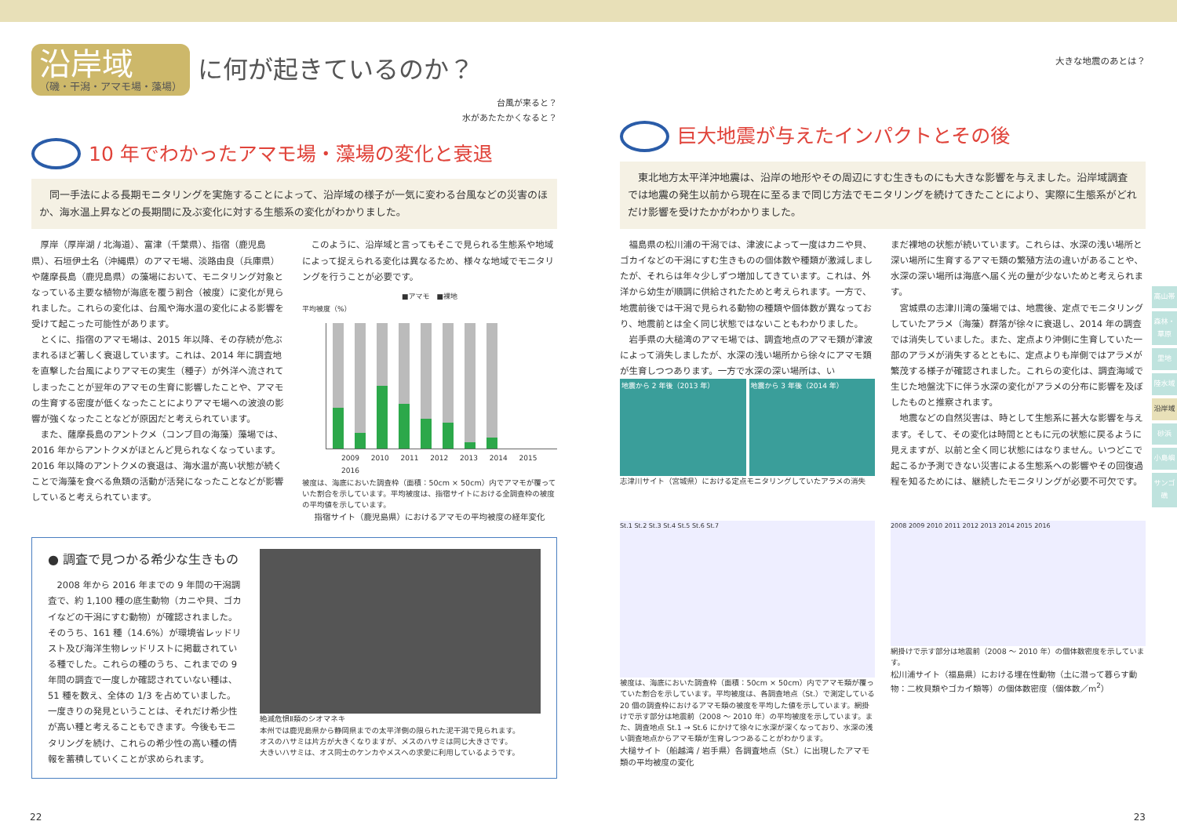沿岸域
（磯・干潟・アマモ場・藻場）
に何が起きているのか？
台風が来ると？
水があたたかくなると？
10 年でわかったアマモ場・藻場の変化と衰退
　同一手法による長期モニタリングを実施することによって、沿岸域の様子が一気に変わる台風などの災害のほか、海水温上昇などの長期間に及ぶ変化に対する生態系の変化がわかりました。
厚岸（厚岸湖 / 北海道）、富津（千葉県）、指宿（鹿児島県）、石垣伊土名（沖縄県）のアマモ場、淡路由良（兵庫県）や薩摩長島（鹿児島県）の藻場において、モニタリング対象となっている主要な植物が海底を覆う割合（被度）に変化が見られました。これらの変化は、台風や海水温の変化による影響を受けて起こった可能性があります。
とくに、指宿のアマモ場は、2015 年以降、その存続が危ぶまれるほど著しく衰退しています。これは、2014 年に調査地を直撃した台風によりアマモの実生（種子）が外洋へ流されてしまったことが翌年のアマモの生育に影響したことや、アマモの生育する密度が低くなったことによりアマモ場への波浪の影響が強くなったことなどが原因だと考えられています。
また、薩摩長島のアントクメ（コンブ目の海藻）藻場では、2016 年からアントクメがほとんど見られなくなっています。2016 年以降のアントクメの衰退は、海水温が高い状態が続くことで海藻を食べる魚類の活動が活発になったことなどが影響していると考えられています。
このように、沿岸域と言ってもそこで見られる生態系や地域によって捉えられる変化は異なるため、様々な地域でモニタリングを行うことが必要です。
■アマモ　■裸地
平均被度（%）
2009 2010 2011 2012 2013 2014 2015 2016
被度は、海底においた調査枠（面積：50cm × 50cm）内でアマモが覆っていた割合を示しています。平均被度は、指宿サイトにおける全調査枠の被度の平均値を示しています。
指宿サイト（鹿児島県）におけるアマモの平均被度の経年変化
● 調査で見つかる希少な生きもの
2008 年から 2016 年までの 9 年間の干潟調査で、約 1,100 種の底生動物（カニや貝、ゴカイなどの干潟にすむ動物）が確認されました。そのうち、161 種（14.6%）が環境省レッドリスト及び海洋生物レッドリストに掲載されている種でした。これらの種のうち、これまでの 9 年間の調査で一度しか確認されていない種は、51 種を数え、全体の 1/3 を占めていました。一度きりの発見ということは、それだけ希少性が高い種と考えることもできます。今後もモニタリングを続け、これらの希少性の高い種の情報を蓄積していくことが求められます。
絶滅危惧Ⅱ類のシオマネキ
本州では鹿児島県から静岡県までの太平洋側の限られた泥干潟で見られます。
オスのハサミは片方が大きくなりますが、メスのハサミは同じ大きさです。
大きいハサミは、オス同士のケンカやメスへの求愛に利用しているようです。
大きな地震のあとは？
巨大地震が与えたインパクトとその後
　東北地方太平洋沖地震は、沿岸の地形やその周辺にすむ生きものにも大きな影響を与えました。沿岸域調査では地震の発生以前から現在に至るまで同じ方法でモニタリングを続けてきたことにより、実際に生態系がどれだけ影響を受けたかがわかりました。
福島県の松川浦の干潟では、津波によって一度はカニや貝、ゴカイなどの干潟にすむ生きものの個体数や種類が激減しましたが、それらは年々少しずつ増加してきています。これは、外洋から幼生が順調に供給されたためと考えられます。一方で、地震前後では干潟で見られる動物の種類や個体数が異なっており、地震前とは全く同じ状態ではないこともわかりました。
岩手県の大槌湾のアマモ場では、調査地点のアマモ類が津波によって消失しましたが、水深の浅い場所から徐々にアマモ類が生育しつつあります。一方で水深の深い場所は、い
地震から 2 年後（2013 年） 地震から 3 年後（2014 年）
志津川サイト（宮城県）における定点モニタリングしていたアラメの消失
まだ裸地の状態が続いています。これらは、水深の浅い場所と深い場所に生育するアマモ類の繁殖方法の違いがあることや、水深の深い場所は海底へ届く光の量が少ないためと考えられます。
宮城県の志津川湾の藻場では、地震後、定点でモニタリングしていたアラメ（海藻）群落が徐々に衰退し、2014 年の調査では消失していました。また、定点より沖側に生育していた一部のアラメが消失するとともに、定点よりも岸側ではアラメが繁茂する様子が確認されました。これらの変化は、調査海域で生じた地盤沈下に伴う水深の変化がアラメの分布に影響を及ぼしたものと推察されます。
地震などの自然災害は、時として生態系に甚大な影響を与えます。そして、その変化は時間とともに元の状態に戻るように見えますが、以前と全く同じ状態にはなりません。いつどこで起こるか予測できない災害による生態系への影響やその回復過程を知るためには、継続したモニタリングが必要不可欠です。
St.1 St.2 St.3 St.4 St.5 St.6 St.7
被度は、海底においた調査枠（面積：50cm × 50cm）内でアマモ類が覆っていた割合を示しています。平均被度は、各調査地点（St.）で測定している 20 個の調査枠におけるアマモ類の被度を平均した値を示しています。網掛けで示す部分は地震前（2008 ～ 2010 年）の平均被度を示しています。また、調査地点 St.1 → St.6 にかけて徐々に水深が深くなっており、水深の浅い調査地点からアマモ類が生育しつつあることがわかります。
大槌サイト（船越湾 / 岩手県）各調査地点（St.）に出現したアマモ類の平均被度の変化
2008 2009 2010 2011 2012 2013 2014 2015 2016
網掛けで示す部分は地震前（2008 ～ 2010 年）の個体数密度を示しています。
松川浦サイト（福島県）における埋在性動物（土に潜って暮らす動物：二枚貝類やゴカイ類等）の個体数密度（個体数／m<sup>2</sup>）
高山帯
森林・草原
里地
陸水域
沿岸域
砂浜
小島嶼
サンゴ礁
22 23